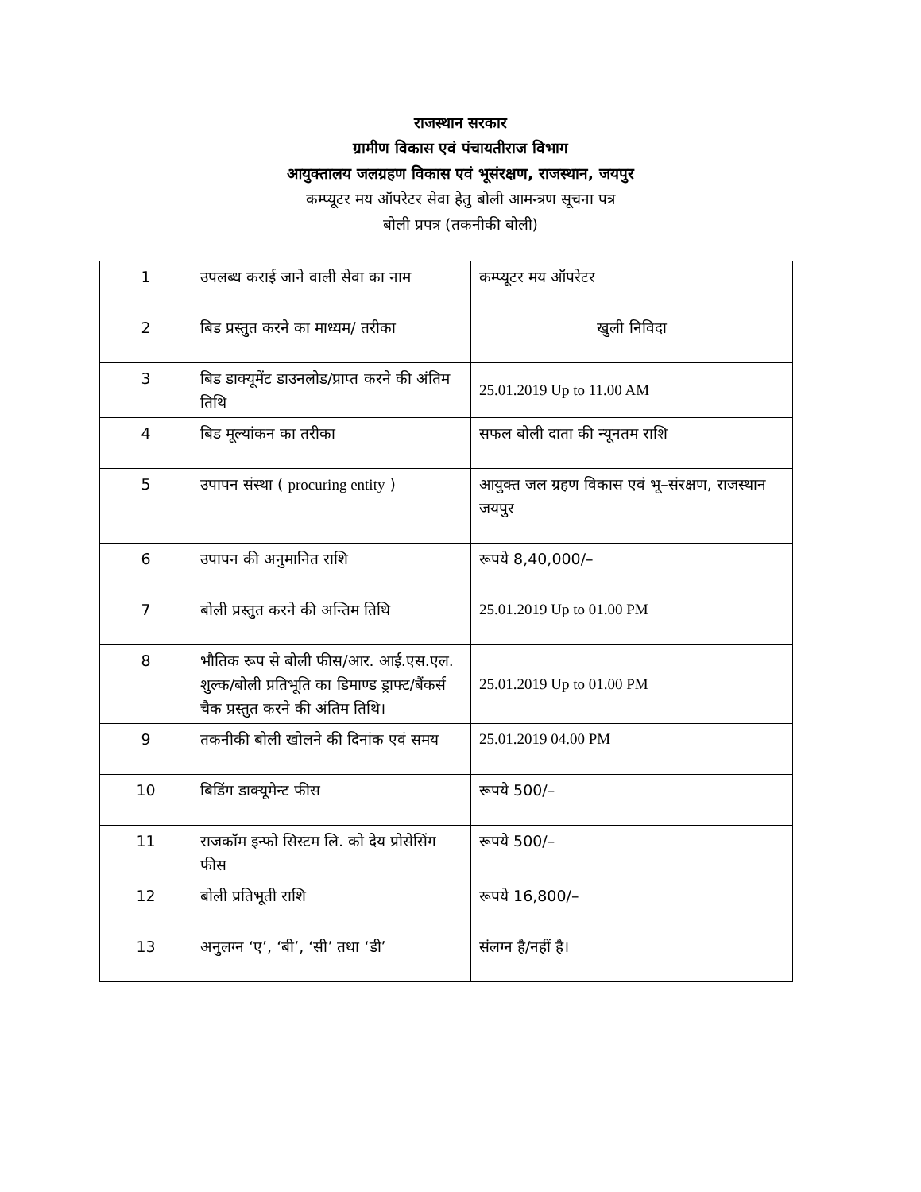राजस्थान सरकार
ग्रामीण विकास एवं पंचायतीराज विभाग
आयुक्तालय जलग्रहण विकास एवं भूसंरक्षण, राजस्थान, जयपुर
कम्प्यूटर मय ऑपरेटर सेवा हेतु बोली आमन्त्रण सूचना पत्र
बोली प्रपत्र (तकनीकी बोली)
| 1 | उपलब्ध कराई जाने वाली सेवा का नाम | कम्प्यूटर मय ऑपरेटर |
| 2 | बिड प्रस्तुत करने का माध्यम/ तरीका | खुली निविदा |
| 3 | बिड डाक्यूमेंट डाउनलोड/प्राप्त करने की अंतिम तिथि | 25.01.2019 Up to 11.00 AM |
| 4 | बिड मूल्यांकन का तरीका | सफल बोली दाता की न्यूनतम राशि |
| 5 | उपापन संस्था ( procuring entity ) | आयुक्त जल ग्रहण विकास एवं भू–संरक्षण, राजस्थान जयपुर |
| 6 | उपापन की अनुमानित राशि | रूपये 8,40,000/– |
| 7 | बोली प्रस्तुत करने की अन्तिम तिथि | 25.01.2019 Up to 01.00 PM |
| 8 | भौतिक रूप से बोली फीस/आर. आई.एस.एल. शुल्क/बोली प्रतिभूति का डिमाण्ड ड्राफ्ट/बैंकर्स चैक प्रस्तुत करने की अंतिम तिथि। | 25.01.2019 Up to 01.00 PM |
| 9 | तकनीकी बोली खोलने की दिनांक एवं समय | 25.01.2019 04.00 PM |
| 10 | बिडिंग डाक्यूमेन्ट फीस | रूपये 500/– |
| 11 | राजकॉम इन्फो सिस्टम लि. को देय प्रोसेसिंग फीस | रूपये 500/– |
| 12 | बोली प्रतिभूती राशि | रूपये 16,800/– |
| 13 | अनुलग्न ‘ए’, ‘बी’, ‘सी’ तथा ‘डी’ | संलग्न है/नहीं है। |